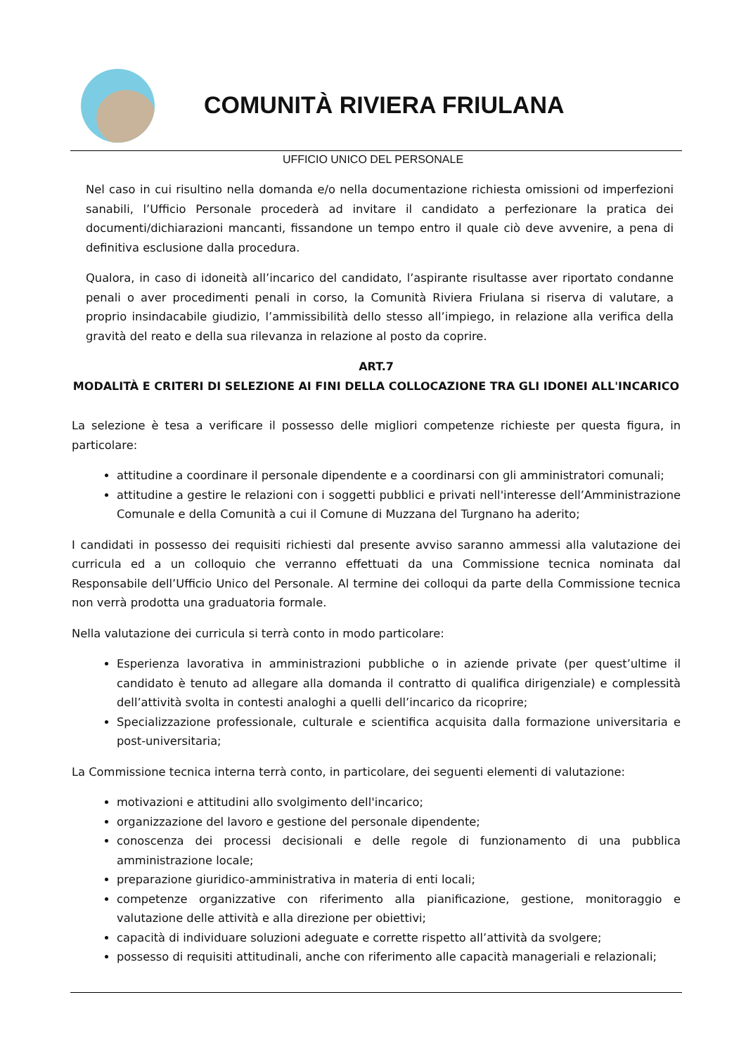COMUNITÀ RIVIERA FRIULANA
UFFICIO UNICO DEL PERSONALE
Nel caso in cui risultino nella domanda e/o nella documentazione richiesta omissioni od imperfezioni sanabili, l’Ufficio Personale procederà ad invitare il candidato a perfezionare la pratica dei documenti/dichiarazioni mancanti, fissandone un tempo entro il quale ciò deve avvenire, a pena di definitiva esclusione dalla procedura.
Qualora, in caso di idoneità all’incarico del candidato, l’aspirante risultasse aver riportato condanne penali o aver procedimenti penali in corso, la Comunità Riviera Friulana si riserva di valutare, a proprio insindacabile giudizio, l’ammissibilità dello stesso all’impiego, in relazione alla verifica della gravità del reato e della sua rilevanza in relazione al posto da coprire.
ART.7
MODALITÀ E CRITERI DI SELEZIONE AI FINI DELLA COLLOCAZIONE TRA GLI IDONEI ALL'INCARICO
La selezione è tesa a verificare il possesso delle migliori competenze richieste per questa figura, in particolare:
attitudine a coordinare il personale dipendente e a coordinarsi con gli amministratori comunali;
attitudine a gestire le relazioni con i soggetti pubblici e privati nell'interesse dell’Amministrazione Comunale e della Comunità a cui il Comune di Muzzana del Turgnano ha aderito;
I candidati in possesso dei requisiti richiesti dal presente avviso saranno ammessi alla valutazione dei curricula ed a un colloquio che verranno effettuati da una Commissione tecnica nominata dal Responsabile dell’Ufficio Unico del Personale. Al termine dei colloqui da parte della Commissione tecnica non verrà prodotta una graduatoria formale.
Nella valutazione dei curricula si terrà conto in modo particolare:
Esperienza lavorativa in amministrazioni pubbliche o in aziende private (per quest’ultime il candidato è tenuto ad allegare alla domanda il contratto di qualifica dirigenziale) e complessità dell’attività svolta in contesti analoghi a quelli dell’incarico da ricoprire;
Specializzazione professionale, culturale e scientifica acquisita dalla formazione universitaria e post-universitaria;
La Commissione tecnica interna terrà conto, in particolare, dei seguenti elementi di valutazione:
motivazioni e attitudini allo svolgimento dell'incarico;
organizzazione del lavoro e gestione del personale dipendente;
conoscenza dei processi decisionali e delle regole di funzionamento di una pubblica amministrazione locale;
preparazione giuridico-amministrativa in materia di enti locali;
competenze organizzative con riferimento alla pianificazione, gestione, monitoraggio e valutazione delle attività e alla direzione per obiettivi;
capacità di individuare soluzioni adeguate e corrette rispetto all’attività da svolgere;
possesso di requisiti attitudinali, anche con riferimento alle capacità manageriali e relazionali;